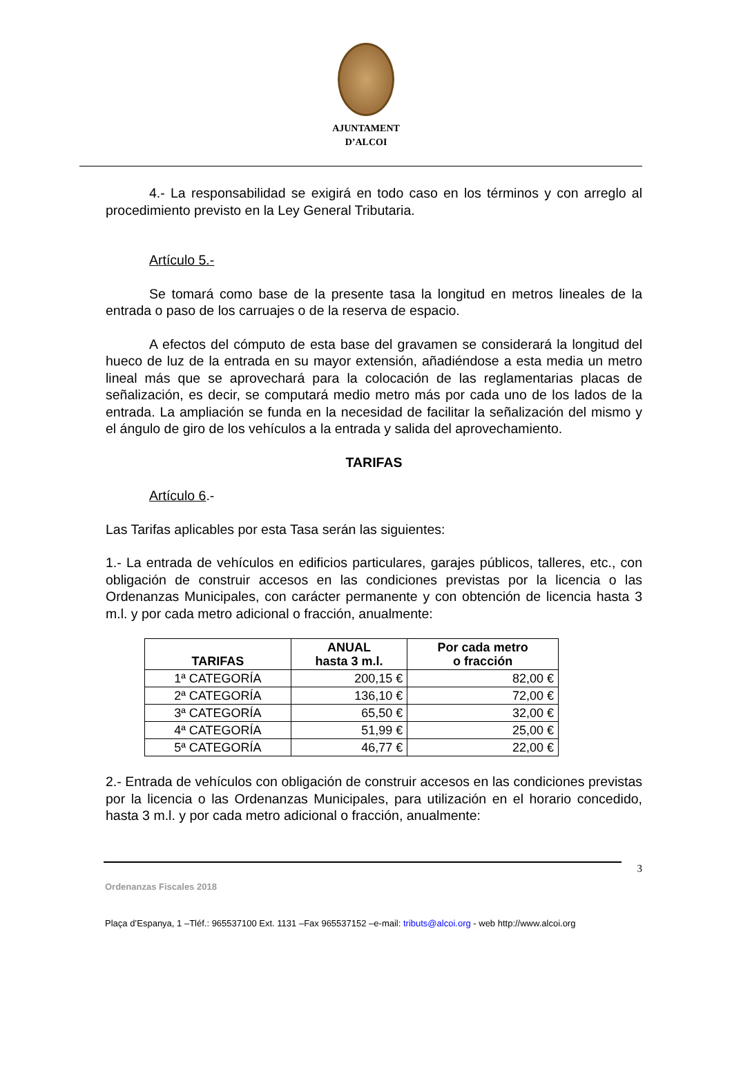AJUNTAMENT
D’ALCOI
4.- La responsabilidad se exigirá en todo caso en los términos y con arreglo al procedimiento previsto en la Ley General Tributaria.
Artículo 5.-
Se tomará como base de la presente tasa la longitud en metros lineales de la entrada o paso de los carruajes o de la reserva de espacio.
A efectos del cómputo de esta base del gravamen se considerará la longitud del hueco de luz de la entrada en su mayor extensión, añadiéndose a esta media un metro lineal más que se aprovechará para la colocación de las reglamentarias placas de señalización, es decir, se computará medio metro más por cada uno de los lados de la entrada. La ampliación se funda en la necesidad de facilitar la señalización del mismo y el ángulo de giro de los vehículos a la entrada y salida del aprovechamiento.
TARIFAS
Artículo 6.-
Las Tarifas aplicables por esta Tasa serán las siguientes:
1.- La entrada de vehículos en edificios particulares, garajes públicos, talleres, etc., con obligación de construir accesos en las condiciones previstas por la licencia o las Ordenanzas Municipales, con carácter permanente y con obtención de licencia hasta 3 m.l. y por cada metro adicional o fracción, anualmente:
| TARIFAS | ANUAL hasta 3 m.l. | Por cada metro o fracción |
| --- | --- | --- |
| 1ª CATEGORÍA | 200,15 € | 82,00 € |
| 2ª CATEGORÍA | 136,10 € | 72,00 € |
| 3ª CATEGORÍA | 65,50 € | 32,00 € |
| 4ª CATEGORÍA | 51,99 € | 25,00 € |
| 5ª CATEGORÍA | 46,77 € | 22,00 € |
2.- Entrada de vehículos con obligación de construir accesos en las condiciones previstas por la licencia o las Ordenanzas Municipales, para utilización en el horario concedido, hasta 3 m.l. y por cada metro adicional o fracción, anualmente:
3
Ordenanzas Fiscales 2018
Plaça d’Espanya, 1 –Tléf.: 965537100 Ext. 1131 –Fax 965537152 –e-mail: tributs@alcoi.org - web http://www.alcoi.org